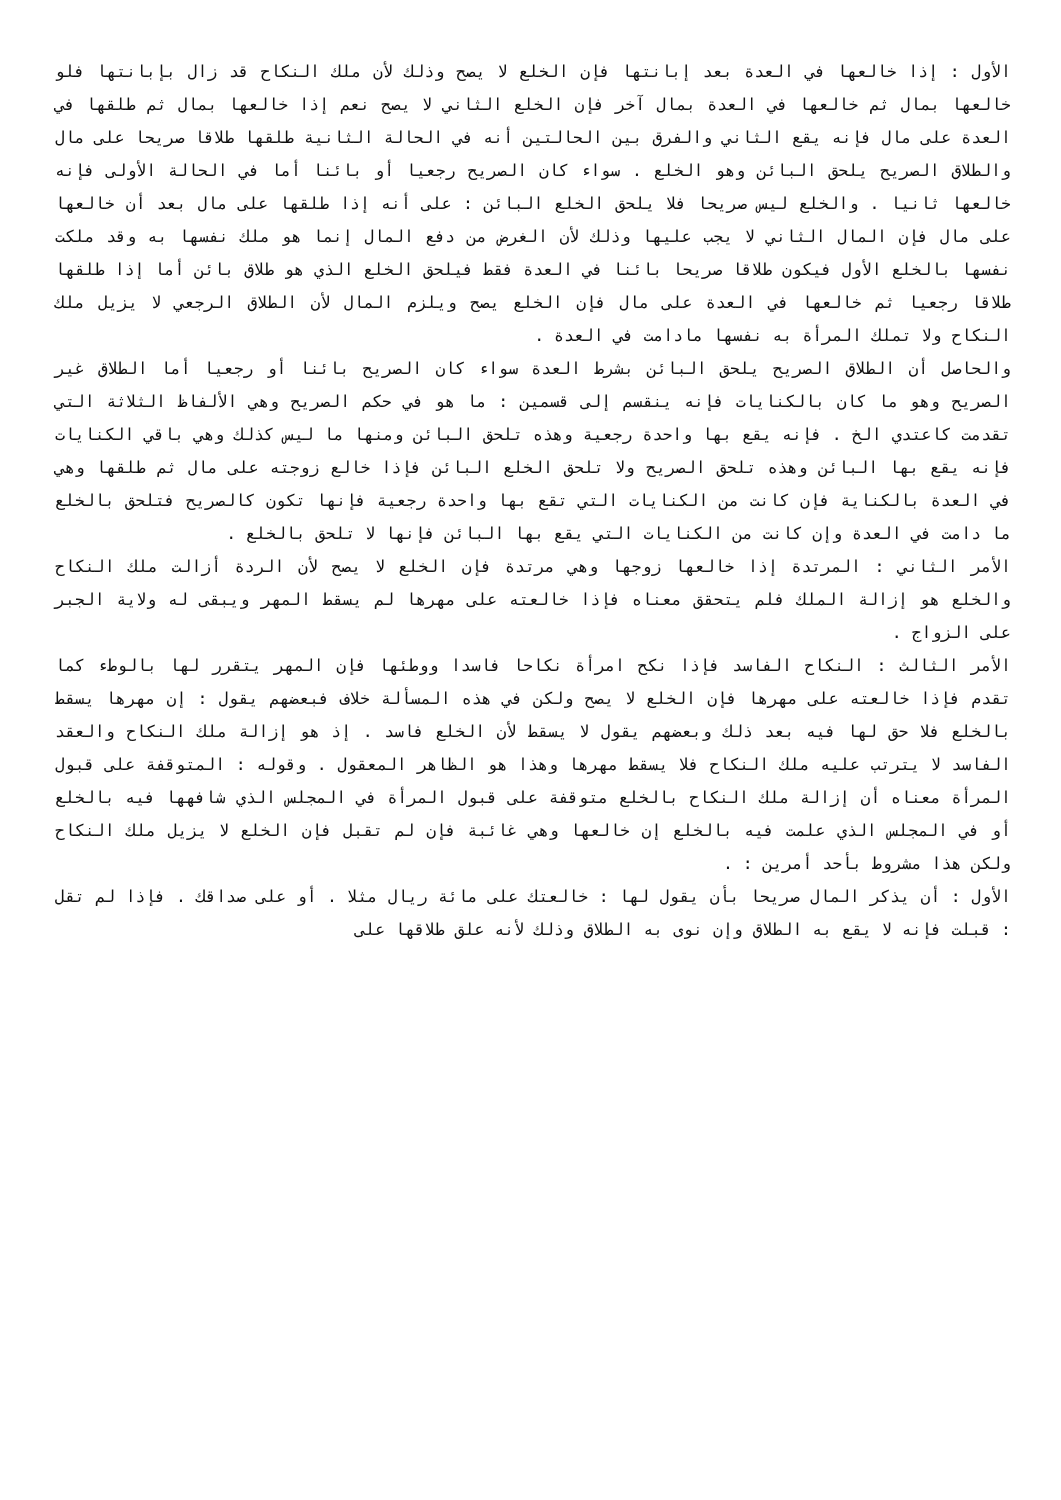الأول : إذا خالعها في العدة بعد إبانتها فإن الخلع لا يصح وذلك لأن ملك النكاح قد زال بإبانتها فلو خالعها بمال ثم خالعها في العدة بمال آخر فإن الخلع الثاني لا يصح نعم إذا خالعها بمال ثم طلقها في العدة على مال فإنه يقع الثاني والفرق بين الحالتين أنه في الحالة الثانية طلقها طلاقا صريحا على مال والطلاق الصريح يلحق البائن وهو الخلع . سواء كان الصريح رجعيا أو بائنا أما في الحالة الأولى فإنه خالعها ثانيا . والخلع ليس صريحا فلا يلحق الخلع البائن : على أنه إذا طلقها على مال بعد أن خالعها على مال فإن المال الثاني لا يجب عليها وذلك لأن الغرض من دفع المال إنما هو ملك نفسها به وقد ملكت نفسها بالخلع الأول فيكون طلاقا صريحا بائنا في العدة فقط فيلحق الخلع الذي هو طلاق بائن أما إذا طلقها طلاقا رجعيا ثم خالعها في العدة على مال فإن الخلع يصح ويلزم المال لأن الطلاق الرجعي لا يزيل ملك النكاح ولا تملك المرأة به نفسها مادامت في العدة .
والحاصل أن الطلاق الصريح يلحق البائن بشرط العدة سواء كان الصريح بائنا أو رجعيا أما الطلاق غير الصريح وهو ما كان بالكنايات فإنه ينقسم إلى قسمين : ما هو في حكم الصريح وهي الألفاظ الثلاثة التي تقدمت كاعتدي الخ . فإنه يقع بها واحدة رجعية وهذه تلحق البائن ومنها ما ليس كذلك وهي باقي الكنايات فإنه يقع بها البائن وهذه تلحق الصريح ولا تلحق الخلع البائن فإذا خالع زوجته على مال ثم طلقها وهي في العدة بالكناية فإن كانت من الكنايات التي تقع بها واحدة رجعية فإنها تكون كالصريح فتلحق بالخلع ما دامت في العدة وإن كانت من الكنايات التي يقع بها البائن فإنها لا تلحق بالخلع .
الأمر الثاني : المرتدة إذا خالعها زوجها وهي مرتدة فإن الخلع لا يصح لأن الردة أزالت ملك النكاح والخلع هو إزالة الملك فلم يتحقق معناه فإذا خالعته على مهرها لم يسقط المهر ويبقى له ولاية الجبر على الزواج .
الأمر الثالث : النكاح الفاسد فإذا نكح امرأة نكاحا فاسدا ووطئها فإن المهر يتقرر لها بالوطء كما تقدم فإذا خالعته على مهرها فإن الخلع لا يصح ولكن في هذه المسألة خلاف فبعضهم يقول : إن مهرها يسقط بالخلع فلا حق لها فيه بعد ذلك وبعضهم يقول لا يسقط لأن الخلع فاسد . إذ هو إزالة ملك النكاح والعقد الفاسد لا يترتب عليه ملك النكاح فلا يسقط مهرها وهذا هو الظاهر المعقول . وقوله : المتوقفة على قبول المرأة معناه أن إزالة ملك النكاح بالخلع متوقفة على قبول المرأة في المجلس الذي شافهها فيه بالخلع أو في المجلس الذي علمت فيه بالخلع إن خالعها وهي غائبة فإن لم تقبل فإن الخلع لا يزيل ملك النكاح ولكن هذا مشروط بأحد أمرين : .
الأول : أن يذكر المال صريحا بأن يقول لها : خالعتك على مائة ريال مثلا . أو على صداقك . فإذا لم تقل : قبلت فإنه لا يقع به الطلاق وإن نوى به الطلاق وذلك لأنه علق طلاقها على